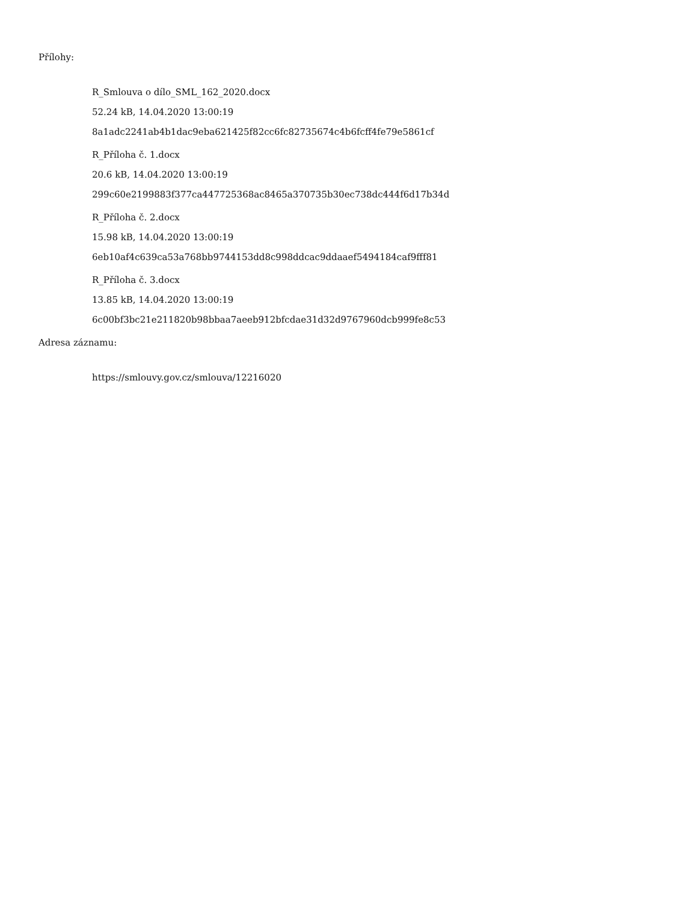Přílohy:
R_Smlouva o dílo_SML_162_2020.docx
52.24 kB, 14.04.2020 13:00:19
8a1adc2241ab4b1dac9eba621425f82cc6fc82735674c4b6fcff4fe79e5861cf
R_Příloha č. 1.docx
20.6 kB, 14.04.2020 13:00:19
299c60e2199883f377ca447725368ac8465a370735b30ec738dc444f6d17b34d
R_Příloha č. 2.docx
15.98 kB, 14.04.2020 13:00:19
6eb10af4c639ca53a768bb9744153dd8c998ddcac9ddaaef5494184caf9fff81
R_Příloha č. 3.docx
13.85 kB, 14.04.2020 13:00:19
6c00bf3bc21e211820b98bbaa7aeeb912bfcdae31d32d9767960dcb999fe8c53
Adresa záznamu:
https://smlouvy.gov.cz/smlouva/12216020